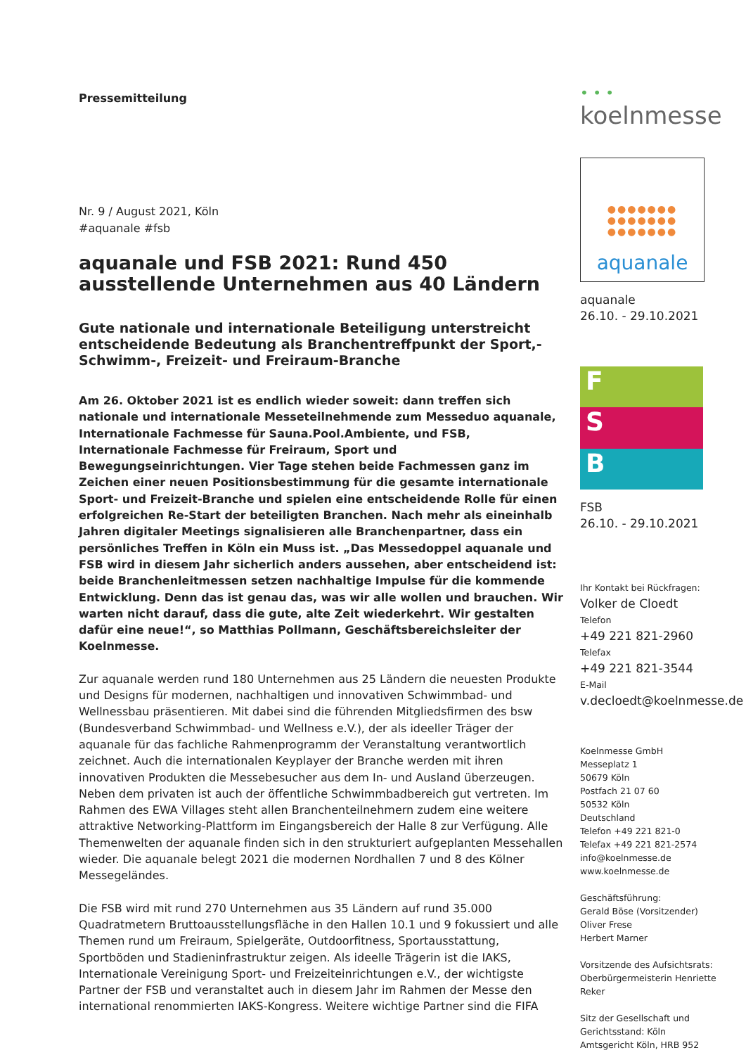Pressemitteilung
Nr. 9 / August 2021, Köln
#aquanale #fsb
aquanale und FSB 2021: Rund 450 ausstellende Unternehmen aus 40 Ländern
Gute nationale und internationale Beteiligung unterstreicht entscheidende Bedeutung als Branchentreffpunkt der Sport,- Schwimm-, Freizeit- und Freiraum-Branche
Am 26. Oktober 2021 ist es endlich wieder soweit: dann treffen sich nationale und internationale Messeteilnehmende zum Messeduo aquanale, Internationale Fachmesse für Sauna.Pool.Ambiente, und FSB, Internationale Fachmesse für Freiraum, Sport und Bewegungseinrichtungen. Vier Tage stehen beide Fachmessen ganz im Zeichen einer neuen Positionsbestimmung für die gesamte internationale Sport- und Freizeit-Branche und spielen eine entscheidende Rolle für einen erfolgreichen Re-Start der beteiligten Branchen. Nach mehr als eineinhalb Jahren digitaler Meetings signalisieren alle Branchenpartner, dass ein persönliches Treffen in Köln ein Muss ist. „Das Messedoppel aquanale und FSB wird in diesem Jahr sicherlich anders aussehen, aber entscheidend ist: beide Branchenleitmessen setzen nachhaltige Impulse für die kommende Entwicklung. Denn das ist genau das, was wir alle wollen und brauchen. Wir warten nicht darauf, dass die gute, alte Zeit wiederkehrt. Wir gestalten dafür eine neue!“, so Matthias Pollmann, Geschäftsbereichsleiter der Koelnmesse.
Zur aquanale werden rund 180 Unternehmen aus 25 Ländern die neuesten Produkte und Designs für modernen, nachhaltigen und innovativen Schwimmbad- und Wellnessbau präsentieren. Mit dabei sind die führenden Mitgliedsfirmen des bsw (Bundesverband Schwimmbad- und Wellness e.V.), der als ideeller Träger der aquanale für das fachliche Rahmenprogramm der Veranstaltung verantwortlich zeichnet. Auch die internationalen Keyplayer der Branche werden mit ihren innovativen Produkten die Messebesucher aus dem In- und Ausland überzeugen. Neben dem privaten ist auch der öffentliche Schwimmbadbereich gut vertreten. Im Rahmen des EWA Villages steht allen Branchenteilnehmern zudem eine weitere attraktive Networking-Plattform im Eingangsbereich der Halle 8 zur Verfügung. Alle Themenwelten der aquanale finden sich in den strukturiert aufgeplanten Messehallen wieder. Die aquanale belegt 2021 die modernen Nordhallen 7 und 8 des Kölner Messegeländes.
Die FSB wird mit rund 270 Unternehmen aus 35 Ländern auf rund 35.000 Quadratmetern Bruttoausstellungsfläche in den Hallen 10.1 und 9 fokussiert und alle Themen rund um Freiraum, Spielgeräte, Outdoorfitness, Sportausstattung, Sportböden und Stadieninfrastruktur zeigen. Als ideelle Trägerin ist die IAKS, Internationale Vereinigung Sport- und Freizeiteinrichtungen e.V., der wichtigste Partner der FSB und veranstaltet auch in diesem Jahr im Rahmen der Messe den international renommierten IAKS-Kongress. Weitere wichtige Partner sind die FIFA
• • • koelnmesse
●●●●●●●
●●●●●●●
●●●●●●●
aquanale
aquanale
26.10. - 29.10.2021
F
S
B
FSB
26.10. - 29.10.2021
Ihr Kontakt bei Rückfragen:
Volker de Cloedt
Telefon
+49 221 821-2960
Telefax
+49 221 821-3544
E-Mail
v.decloedt@koelnmesse.de
Koelnmesse GmbH
Messeplatz 1
50679 Köln
Postfach 21 07 60
50532 Köln
Deutschland
Telefon +49 221 821-0
Telefax +49 221 821-2574
info@koelnmesse.de
www.koelnmesse.de
Geschäftsführung:
Gerald Böse (Vorsitzender)
Oliver Frese
Herbert Marner
Vorsitzende des Aufsichtsrats:
Oberbürgermeisterin Henriette Reker
Sitz der Gesellschaft und Gerichtsstand: Köln
Amtsgericht Köln, HRB 952